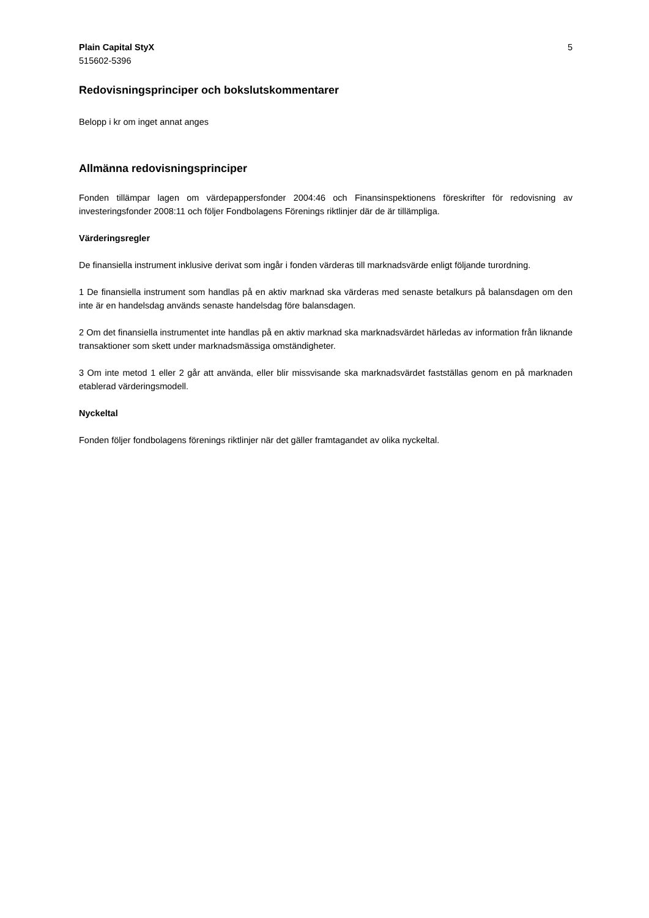Plain Capital StyX
515602-5396
5
Redovisningsprinciper och bokslutskommentarer
Belopp i kr om inget annat anges
Allmänna redovisningsprinciper
Fonden tillämpar lagen om värdepappersfonder 2004:46 och Finansinspektionens föreskrifter för redovisning av investeringsfonder 2008:11 och följer Fondbolagens Förenings riktlinjer där de är tillämpliga.
Värderingsregler
De finansiella instrument inklusive derivat som ingår i fonden värderas till marknadsvärde enligt följande turordning.
1 De finansiella instrument som handlas på en aktiv marknad ska värderas med senaste betalkurs på balansdagen om den inte är en handelsdag används senaste handelsdag före balansdagen.
2 Om det finansiella instrumentet inte handlas på en aktiv marknad ska marknadsvärdet härledas av information från liknande transaktioner som skett under marknadsmässiga omständigheter.
3 Om inte metod 1 eller 2 går att använda, eller blir missvisande ska marknadsvärdet fastställas genom en på marknaden etablerad värderingsmodell.
Nyckeltal
Fonden följer fondbolagens förenings riktlinjer när det gäller framtagandet av olika nyckeltal.